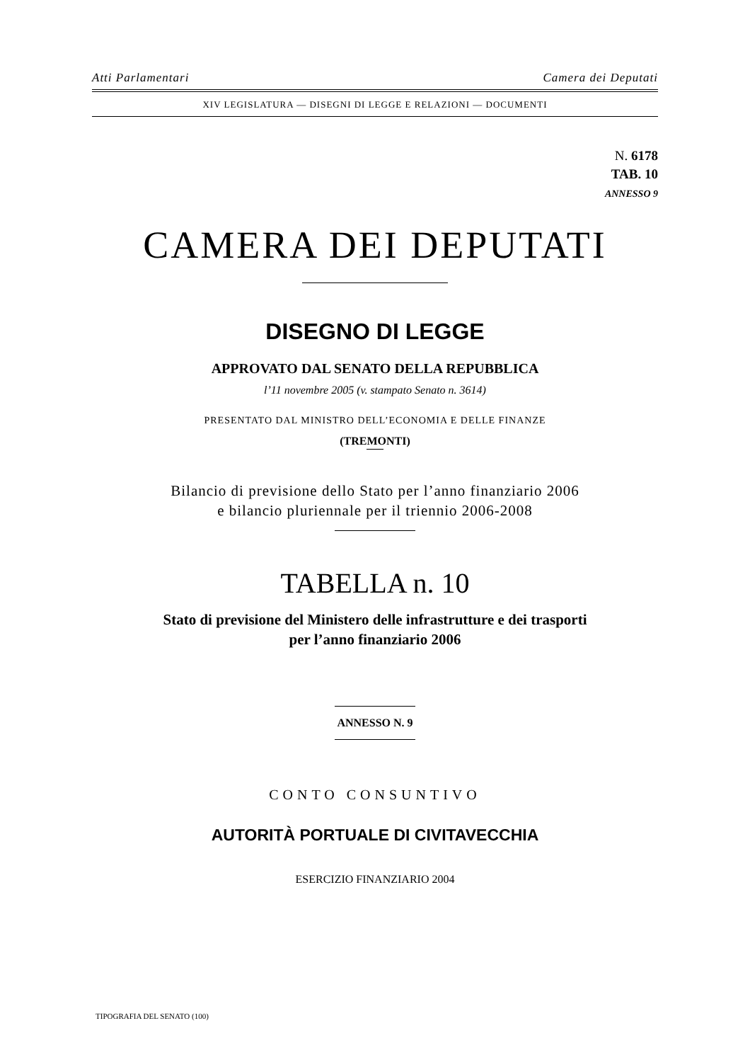Atti Parlamentari Camera dei Deputati
XIV LEGISLATURA — DISEGNI DI LEGGE E RELAZIONI — DOCUMENTI
N. 6178
TAB. 10
ANNESSO 9
CAMERA DEI DEPUTATI
DISEGNO DI LEGGE
APPROVATO DAL SENATO DELLA REPUBBLICA
l’11 novembre 2005 (v. stampato Senato n. 3614)
PRESENTATO DAL MINISTRO DELL’ECONOMIA E DELLE FINANZE
(TREMONTI)
Bilancio di previsione dello Stato per l’anno finanziario 2006
e bilancio pluriennale per il triennio 2006-2008
TABELLA n. 10
Stato di previsione del Ministero delle infrastrutture e dei trasporti
per l’anno finanziario 2006
ANNESSO N. 9
CONTO CONSUNTIVO
AUTORITÀ PORTUALE DI CIVITAVECCHIA
ESERCIZIO FINANZIARIO 2004
TIPOGRAFIA DEL SENATO (100)